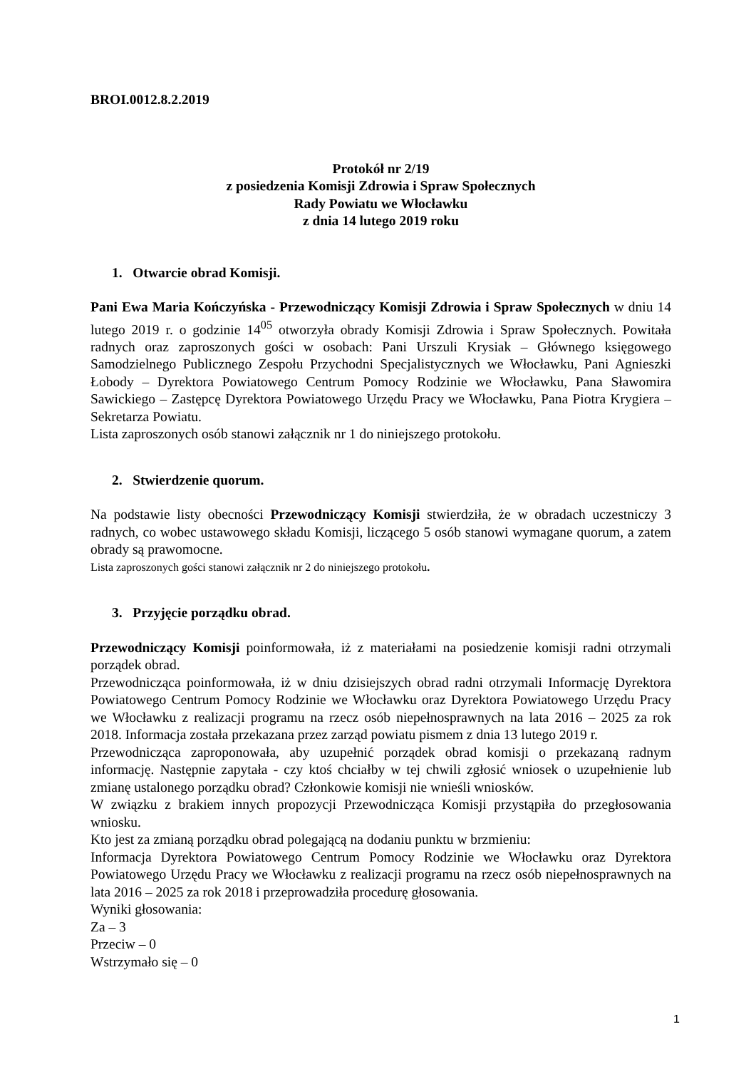BROI.0012.8.2.2019
Protokół nr 2/19
z posiedzenia Komisji Zdrowia i Spraw Społecznych
Rady Powiatu we Włocławku
z dnia 14 lutego 2019 roku
1. Otwarcie obrad Komisji.
Pani Ewa Maria Kończyńska - Przewodniczący Komisji Zdrowia i Spraw Społecznych w dniu 14 lutego 2019 r. o godzinie 14<sup>05</sup> otworzyła obrady Komisji Zdrowia i Spraw Społecznych. Powitała radnych oraz zaproszonych gości w osobach: Pani Urszuli Krysiak – Głównego księgowego Samodzielnego Publicznego Zespołu Przychodni Specjalistycznych we Włocławku, Pani Agnieszki Łobody – Dyrektora Powiatowego Centrum Pomocy Rodzinie we Włocławku, Pana Sławomira Sawickiego – Zastępcę Dyrektora Powiatowego Urzędu Pracy we Włocławku, Pana Piotra Krygiera – Sekretarza Powiatu.
Lista zaproszonych osób stanowi załącznik nr 1 do niniejszego protokołu.
2. Stwierdzenie quorum.
Na podstawie listy obecności Przewodniczący Komisji stwierdziła, że w obradach uczestniczy 3 radnych, co wobec ustawowego składu Komisji, liczącego 5 osób stanowi wymagane quorum, a zatem obrady są prawomocne.
Lista zaproszonych gości stanowi załącznik nr 2 do niniejszego protokołu.
3. Przyjęcie porządku obrad.
Przewodniczący Komisji poinformowała, iż z materiałami na posiedzenie komisji radni otrzymali porządek obrad.
Przewodnicząca poinformowała, iż w dniu dzisiejszych obrad radni otrzymali Informację Dyrektora Powiatowego Centrum Pomocy Rodzinie we Włocławku oraz Dyrektora Powiatowego Urzędu Pracy we Włocławku z realizacji programu na rzecz osób niepełnosprawnych na lata 2016 – 2025 za rok 2018. Informacja została przekazana przez zarząd powiatu pismem z dnia 13 lutego 2019 r.
Przewodnicząca zaproponowała, aby uzupełnić porządek obrad komisji o przekazaną radnym informację. Następnie zapytała - czy ktoś chciałby w tej chwili zgłosić wniosek o uzupełnienie lub zmianę ustalonego porządku obrad? Członkowie komisji nie wnieśli wniosków.
W związku z brakiem innych propozycji Przewodnicząca Komisji przystąpiła do przegłosowania wniosku.
Kto jest za zmianą porządku obrad polegającą na dodaniu punktu w brzmieniu:
Informacja Dyrektora Powiatowego Centrum Pomocy Rodzinie we Włocławku oraz Dyrektora Powiatowego Urzędu Pracy we Włocławku z realizacji programu na rzecz osób niepełnosprawnych na lata 2016 – 2025 za rok 2018 i przeprowadziła procedurę głosowania.
Wyniki głosowania:
Za – 3
Przeciw – 0
Wstrzymało się – 0
1